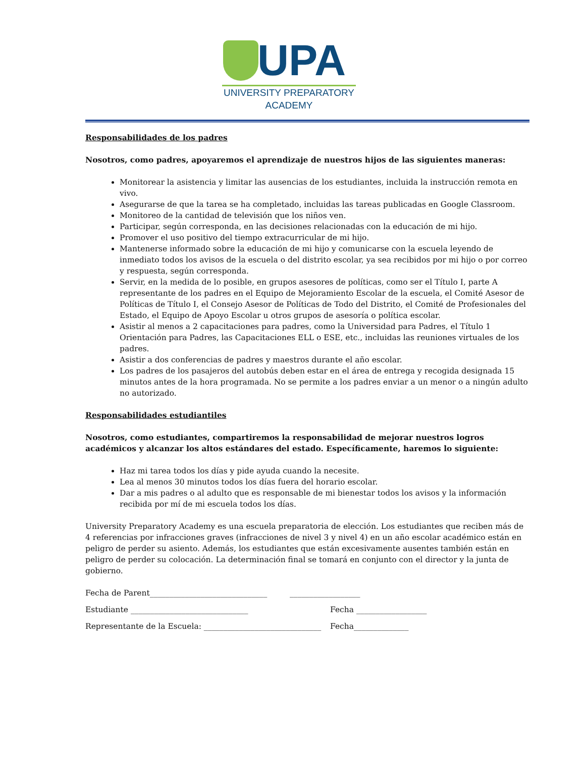UPA
UNIVERSITY PREPARATORY
ACADEMY
Responsabilidades de los padres
Nosotros, como padres, apoyaremos el aprendizaje de nuestros hijos de las siguientes maneras:
Monitorear la asistencia y limitar las ausencias de los estudiantes, incluida la instrucción remota en vivo.
Asegurarse de que la tarea se ha completado, incluidas las tareas publicadas en Google Classroom.
Monitoreo de la cantidad de televisión que los niños ven.
Participar, según corresponda, en las decisiones relacionadas con la educación de mi hijo.
Promover el uso positivo del tiempo extracurricular de mi hijo.
Mantenerse informado sobre la educación de mi hijo y comunicarse con la escuela leyendo de inmediato todos los avisos de la escuela o del distrito escolar, ya sea recibidos por mi hijo o por correo y respuesta, según corresponda.
Servir, en la medida de lo posible, en grupos asesores de políticas, como ser el Título I, parte A representante de los padres en el Equipo de Mejoramiento Escolar de la escuela, el Comité Asesor de Políticas de Título I, el Consejo Asesor de Políticas de Todo del Distrito, el Comité de Profesionales del Estado, el Equipo de Apoyo Escolar u otros grupos de asesoría o política escolar.
Asistir al menos a 2 capacitaciones para padres, como la Universidad para Padres, el Título 1 Orientación para Padres, las Capacitaciones ELL o ESE, etc., incluidas las reuniones virtuales de los padres.
Asistir a dos conferencias de padres y maestros durante el año escolar.
Los padres de los pasajeros del autobús deben estar en el área de entrega y recogida designada 15 minutos antes de la hora programada. No se permite a los padres enviar a un menor o a ningún adulto no autorizado.
Responsabilidades estudiantiles
Nosotros, como estudiantes, compartiremos la responsabilidad de mejorar nuestros logros académicos y alcanzar los altos estándares del estado. Específicamente, haremos lo siguiente:
Haz mi tarea todos los días y pide ayuda cuando la necesite.
Lea al menos 30 minutos todos los días fuera del horario escolar.
Dar a mis padres o al adulto que es responsable de mi bienestar todos los avisos y la información recibida por mí de mi escuela todos los días.
University Preparatory Academy es una escuela preparatoria de elección. Los estudiantes que reciben más de 4 referencias por infracciones graves (infracciones de nivel 3 y nivel 4) en un año escolar académico están en peligro de perder su asiento. Además, los estudiantes que están excesivamente ausentes también están en peligro de perder su colocación. La determinación final se tomará en conjunto con el director y la junta de gobierno.
Fecha de Parent______________________________ __________________
Estudiante ______________________________ Fecha __________________
Representante de la Escuela: ______________________________ Fecha______________